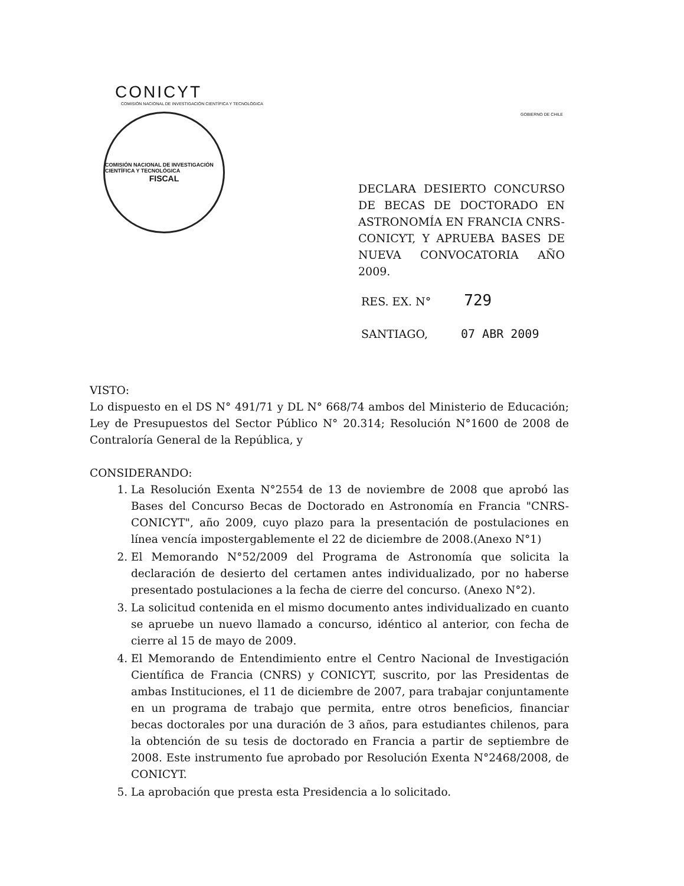CONICYT
COMISIÓN NACIONAL DE INVESTIGACIÓN CIENTÍFICA Y TECNOLÓGICA
COMISIÓN NACIONAL DE INVESTIGACIÓN CIENTÍFICA Y TECNOLÓGICA
FISCAL
GOBIERNO DE CHILE
DECLARA DESIERTO CONCURSO DE BECAS DE DOCTORADO EN ASTRONOMÍA EN FRANCIA CNRS-CONICYT, Y APRUEBA BASES DE NUEVA CONVOCATORIA AÑO 2009.
RES. EX. N° 729
SANTIAGO, 07 ABR 2009
VISTO:
Lo dispuesto en el DS N° 491/71 y DL N° 668/74 ambos del Ministerio de Educación; Ley de Presupuestos del Sector Público N° 20.314; Resolución N°1600 de 2008 de Contraloría General de la República, y
CONSIDERANDO:
1. La Resolución Exenta N°2554 de 13 de noviembre de 2008 que aprobó las Bases del Concurso Becas de Doctorado en Astronomía en Francia "CNRS-CONICYT", año 2009, cuyo plazo para la presentación de postulaciones en línea vencía impostergablemente el 22 de diciembre de 2008.(Anexo N°1)
2. El Memorando N°52/2009 del Programa de Astronomía que solicita la declaración de desierto del certamen antes individualizado, por no haberse presentado postulaciones a la fecha de cierre del concurso. (Anexo N°2).
3. La solicitud contenida en el mismo documento antes individualizado en cuanto se apruebe un nuevo llamado a concurso, idéntico al anterior, con fecha de cierre al 15 de mayo de 2009.
4. El Memorando de Entendimiento entre el Centro Nacional de Investigación Científica de Francia (CNRS) y CONICYT, suscrito, por las Presidentas de ambas Instituciones, el 11 de diciembre de 2007, para trabajar conjuntamente en un programa de trabajo que permita, entre otros beneficios, financiar becas doctorales por una duración de 3 años, para estudiantes chilenos, para la obtención de su tesis de doctorado en Francia a partir de septiembre de 2008. Este instrumento fue aprobado por Resolución Exenta N°2468/2008, de CONICYT.
5. La aprobación que presta esta Presidencia a lo solicitado.